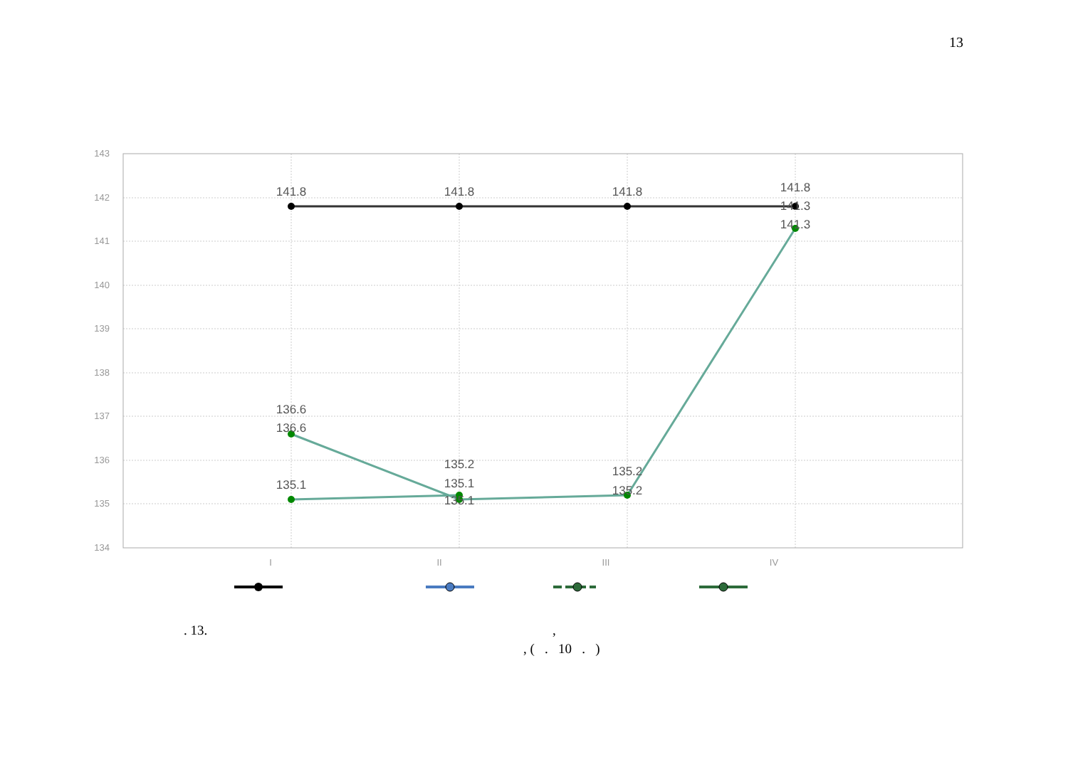13
143
142
141
140
139
138
137
136
135
134
I
II
III
IV
141.8
141.8
141.8
141.8
141.3
141.3
136.6
136.6
135.1
135.2
135.1
135.1
135.2
135.2
. 13. ,
, ( . 10 . )